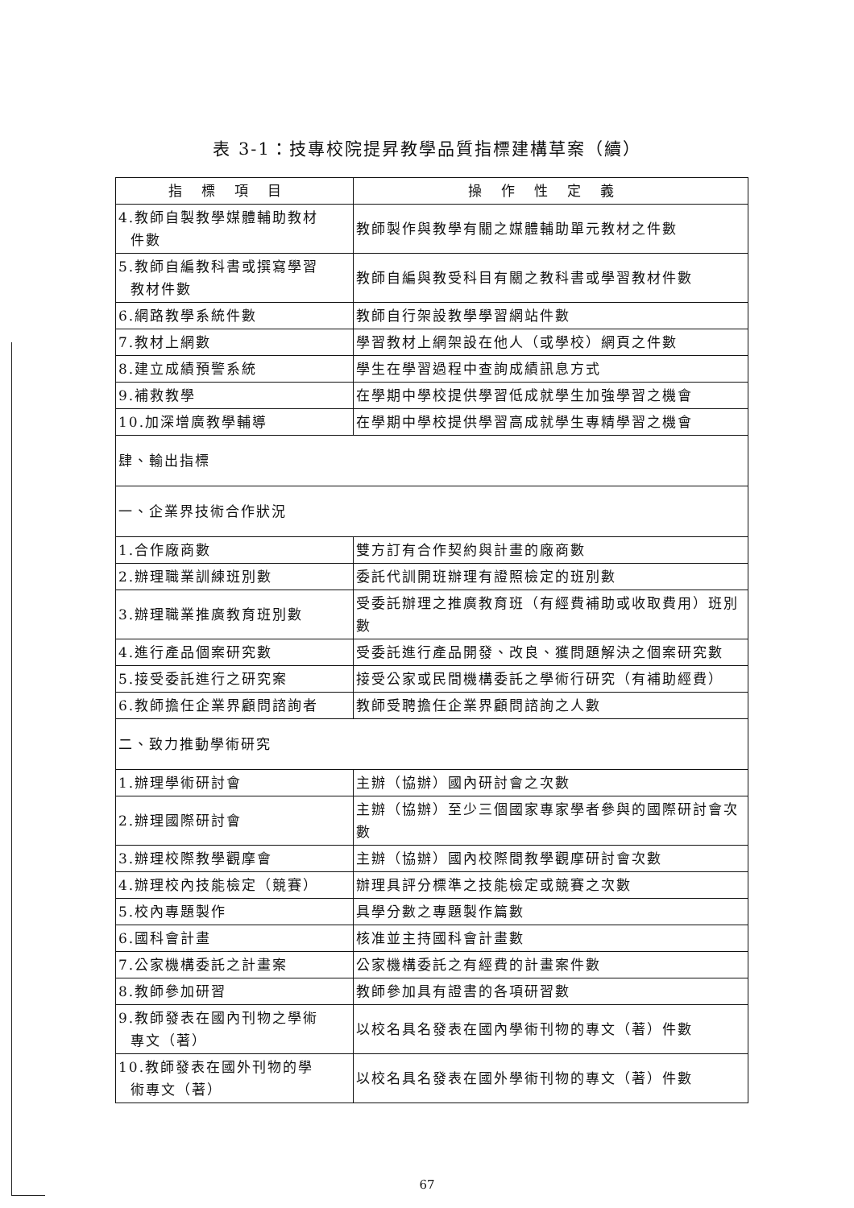表 3-1：技專校院提昇教學品質指標建構草案（續）
| 指標項目 | 操作性定義 |
| --- | --- |
| 4.教師自製教學媒體輔助教材 件數 | 教師製作與教學有關之媒體輔助單元教材之件數 |
| 5.教師自編教科書或撰寫學習 教材件數 | 教師自編與教受科目有關之教科書或學習教材件數 |
| 6.網路教學系統件數 | 教師自行架設教學學習網站件數 |
| 7.教材上網數 | 學習教材上網架設在他人（或學校）網頁之件數 |
| 8.建立成績預警系統 | 學生在學習過程中查詢成績訊息方式 |
| 9.補救教學 | 在學期中學校提供學習低成就學生加強學習之機會 |
| 10.加深增廣教學輔導 | 在學期中學校提供學習高成就學生專精學習之機會 |
| 肆、輸出指標 | |
| 一、企業界技術合作狀況 | |
| 1.合作廠商數 | 雙方訂有合作契約與計畫的廠商數 |
| 2.辦理職業訓練班別數 | 委託代訓開班辦理有證照檢定的班別數 |
| 3.辦理職業推廣教育班別數 | 受委託辦理之推廣教育班（有經費補助或收取費用）班別數 |
| 4.進行產品個案研究數 | 受委託進行產品開發、改良、獲問題解決之個案研究數 |
| 5.接受委託進行之研究案 | 接受公家或民間機構委託之學術行研究（有補助經費） |
| 6.教師擔任企業界顧問諮詢者 | 教師受聘擔任企業界顧問諮詢之人數 |
| 二、致力推動學術研究 | |
| 1.辦理學術研討會 | 主辦（協辦）國內研討會之次數 |
| 2.辦理國際研討會 | 主辦（協辦）至少三個國家專家學者參與的國際研討會次數 |
| 3.辦理校際教學觀摩會 | 主辦（協辦）國內校際間教學觀摩研討會次數 |
| 4.辦理校內技能檢定（競賽） | 辦理具評分標準之技能檢定或競賽之次數 |
| 5.校內專題製作 | 具學分數之專題製作篇數 |
| 6.國科會計畫 | 核准並主持國科會計畫數 |
| 7.公家機構委託之計畫案 | 公家機構委託之有經費的計畫案件數 |
| 8.教師參加研習 | 教師參加具有證書的各項研習數 |
| 9.教師發表在國內刊物之學術 專文（著） | 以校名具名發表在國內學術刊物的專文（著）件數 |
| 10.教師發表在國外刊物的學 術專文（著） | 以校名具名發表在國外學術刊物的專文（著）件數 |
67